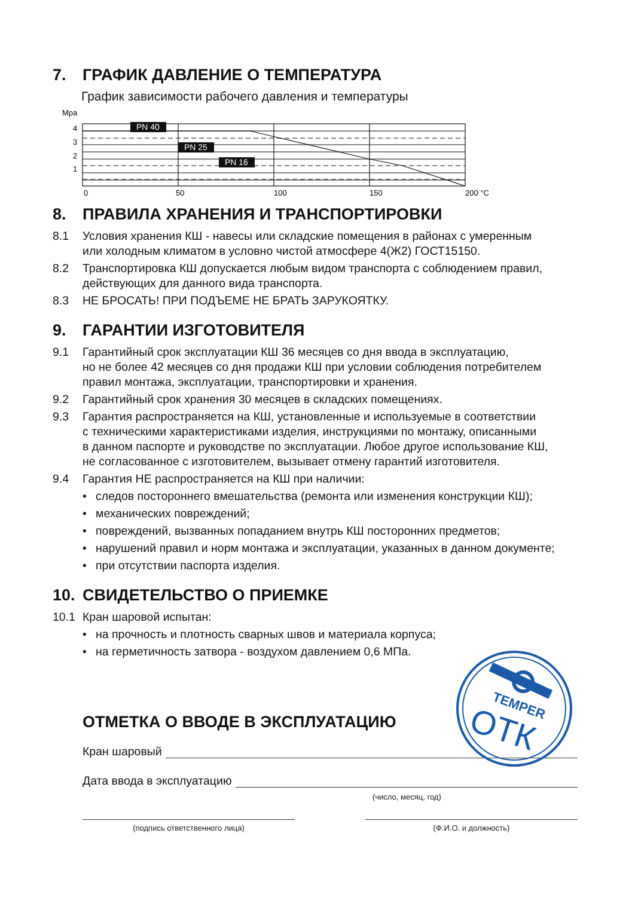7. ГРАФИК ДАВЛЕНИЕ О ТЕМПЕРАТУРА
График зависимости рабочего давления и температуры
Mpa
4
3
2
1
PN 40
PN 25
PN 16
0
50
100
150
200 °C
8. ПРАВИЛА ХРАНЕНИЯ И ТРАНСПОРТИРОВКИ
8.1 Условия хранения КШ - навесы или складские помещения в районах с умеренным
или холодным климатом в условно чистой атмосфере 4(Ж2) ГОСТ15150.
8.2 Транспортировка КШ допускается любым видом транспорта с соблюдением правил,
действующих для данного вида транспорта.
8.3 НЕ БРОСАТЬ! ПРИ ПОДЪЕМЕ НЕ БРАТЬ ЗАРУКОЯТКУ.
9. ГАРАНТИИ ИЗГОТОВИТЕЛЯ
9.1 Гарантийный срок эксплуатации КШ 36 месяцев со дня ввода в эксплуатацию,
но не более 42 месяцев со дня продажи КШ при условии соблюдения потребителем
правил монтажа, эксплуатации, транспортировки и хранения.
9.2 Гарантийный срок хранения 30 месяцев в складских помещениях.
9.3 Гарантия распространяется на КШ, установленные и используемые в соответствии
с техническими характеристиками изделия, инструкциями по монтажу, описанными
в данном паспорте и руководстве по эксплуатации. Любое другое использование КШ,
не согласованное с изготовителем, вызывает отмену гарантий изготовителя.
9.4 Гарантия НЕ распространяется на КШ при наличии:
• следов постороннего вмешательства (ремонта или изменения конструкции КШ);
• механических повреждений;
• повреждений, вызванных попаданием внутрь КШ посторонних предметов;
• нарушений правил и норм монтажа и эксплуатации, указанных в данном документе;
• при отсутствии паспорта изделия.
10. СВИДЕТЕЛЬСТВО О ПРИЕМКЕ
10.1 Кран шаровой испытан:
• на прочность и плотность сварных швов и материала корпуса;
• на герметичность затвора - воздухом давлением 0,6 МПа.
TEMPER
ОТК
ОТМЕТКА О ВВОДЕ В ЭКСПЛУАТАЦИЮ
Кран шаровый
Дата ввода в эксплуатацию
(число, месяц, год)
(подпись ответственного лица) (Ф.И.О. и должность)